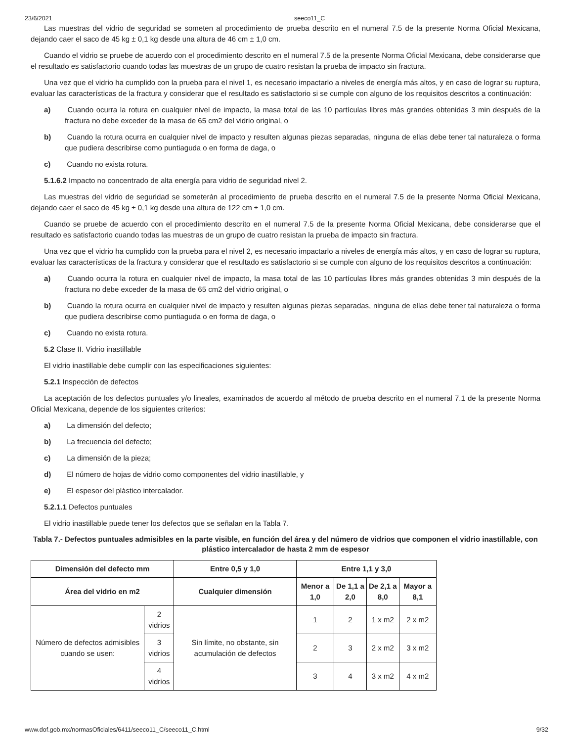23/6/2021 seeco11_C
Las muestras del vidrio de seguridad se someten al procedimiento de prueba descrito en el numeral 7.5 de la presente Norma Oficial Mexicana, dejando caer el saco de 45 kg ± 0,1 kg desde una altura de 46 cm ± 1,0 cm.
Cuando el vidrio se pruebe de acuerdo con el procedimiento descrito en el numeral 7.5 de la presente Norma Oficial Mexicana, debe considerarse que el resultado es satisfactorio cuando todas las muestras de un grupo de cuatro resistan la prueba de impacto sin fractura.
Una vez que el vidrio ha cumplido con la prueba para el nivel 1, es necesario impactarlo a niveles de energía más altos, y en caso de lograr su ruptura, evaluar las características de la fractura y considerar que el resultado es satisfactorio si se cumple con alguno de los requisitos descritos a continuación:
a) Cuando ocurra la rotura en cualquier nivel de impacto, la masa total de las 10 partículas libres más grandes obtenidas 3 min después de la fractura no debe exceder de la masa de 65 cm2 del vidrio original, o
b) Cuando la rotura ocurra en cualquier nivel de impacto y resulten algunas piezas separadas, ninguna de ellas debe tener tal naturaleza o forma que pudiera describirse como puntiaguda o en forma de daga, o
c) Cuando no exista rotura.
5.1.6.2 Impacto no concentrado de alta energía para vidrio de seguridad nivel 2.
Las muestras del vidrio de seguridad se someterán al procedimiento de prueba descrito en el numeral 7.5 de la presente Norma Oficial Mexicana, dejando caer el saco de 45 kg ± 0,1 kg desde una altura de 122 cm ± 1,0 cm.
Cuando se pruebe de acuerdo con el procedimiento descrito en el numeral 7.5 de la presente Norma Oficial Mexicana, debe considerarse que el resultado es satisfactorio cuando todas las muestras de un grupo de cuatro resistan la prueba de impacto sin fractura.
Una vez que el vidrio ha cumplido con la prueba para el nivel 2, es necesario impactarlo a niveles de energía más altos, y en caso de lograr su ruptura, evaluar las características de la fractura y considerar que el resultado es satisfactorio si se cumple con alguno de los requisitos descritos a continuación:
a) Cuando ocurra la rotura en cualquier nivel de impacto, la masa total de las 10 partículas libres más grandes obtenidas 3 min después de la fractura no debe exceder de la masa de 65 cm2 del vidrio original, o
b) Cuando la rotura ocurra en cualquier nivel de impacto y resulten algunas piezas separadas, ninguna de ellas debe tener tal naturaleza o forma que pudiera describirse como puntiaguda o en forma de daga, o
c) Cuando no exista rotura.
5.2 Clase II. Vidrio inastillable
El vidrio inastillable debe cumplir con las especificaciones siguientes:
5.2.1 Inspección de defectos
La aceptación de los defectos puntuales y/o lineales, examinados de acuerdo al método de prueba descrito en el numeral 7.1 de la presente Norma Oficial Mexicana, depende de los siguientes criterios:
a) La dimensión del defecto;
b) La frecuencia del defecto;
c) La dimensión de la pieza;
d) El número de hojas de vidrio como componentes del vidrio inastillable, y
e) El espesor del plástico intercalador.
5.2.1.1 Defectos puntuales
El vidrio inastillable puede tener los defectos que se señalan en la Tabla 7.
Tabla 7.- Defectos puntuales admisibles en la parte visible, en función del área y del número de vidrios que componen el vidrio inastillable, con plástico intercalador de hasta 2 mm de espesor
| Dimensión del defecto mm | | Entre 0,5 y 1,0 | Entre 1,1 y 3,0 | | | |
| --- | --- | --- | --- | --- | --- | --- |
| Área del vidrio en m2 | | Cualquier dimensión | Menor a 1,0 | De 1,1 a 2,0 | De 2,1 a 8,0 | Mayor a 8,1 |
| Número de defectos admisibles cuando se usen: | 2 vidrios | Sin límite, no obstante, sin acumulación de defectos | 1 | 2 | 1 x m2 | 2 x m2 |
| | 3 vidrios | | 2 | 3 | 2 x m2 | 3 x m2 |
| | 4 vidrios | | 3 | 4 | 3 x m2 | 4 x m2 |
www.dof.gob.mx/normasOficiales/6411/seeco11_C/seeco11_C.html 9/32